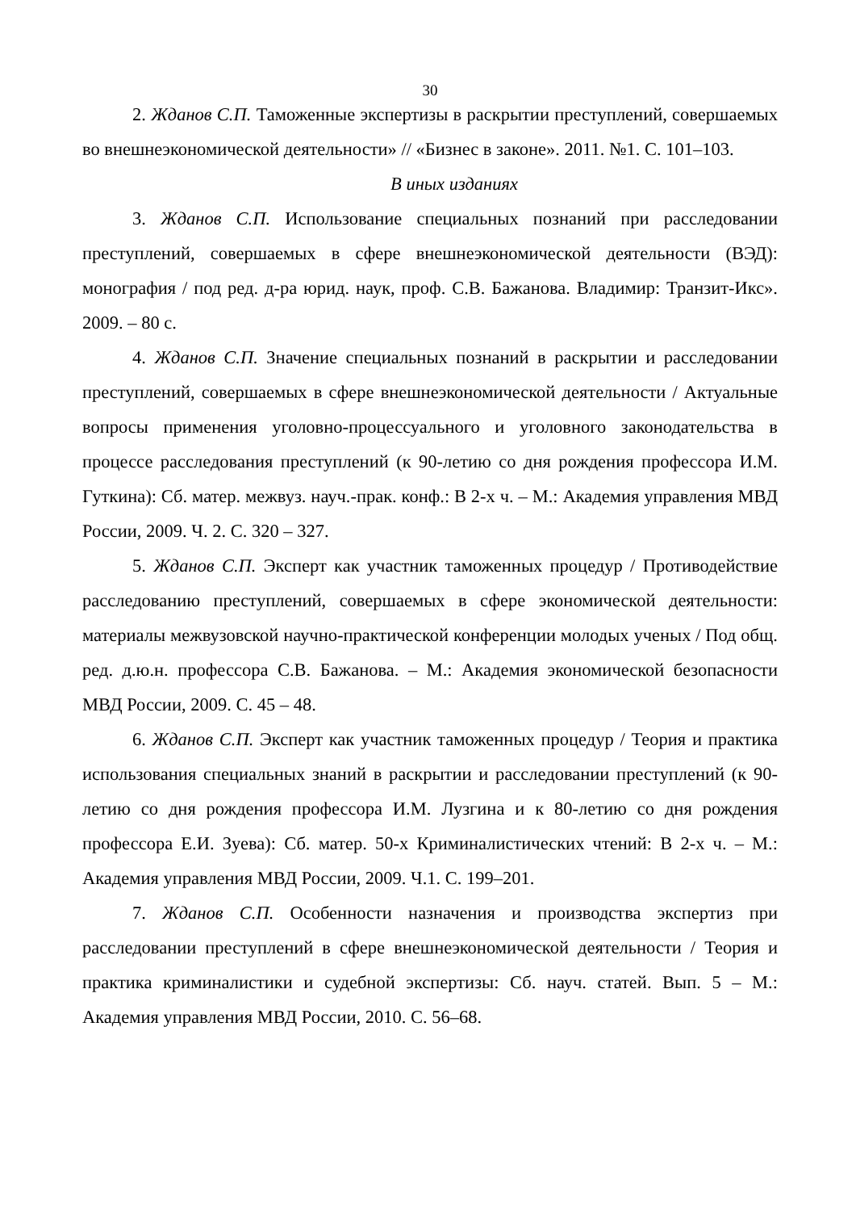30
2. Жданов С.П. Таможенные экспертизы в раскрытии преступлений, совершаемых во внешнеэкономической деятельности» // «Бизнес в законе». 2011. №1. С. 101–103.
В иных изданиях
3. Жданов С.П. Использование специальных познаний при расследовании преступлений, совершаемых в сфере внешнеэкономической деятельности (ВЭД): монография / под ред. д-ра юрид. наук, проф. С.В. Бажанова. Владимир: Транзит-Икс». 2009. – 80 с.
4. Жданов С.П. Значение специальных познаний в раскрытии и расследовании преступлений, совершаемых в сфере внешнеэкономической деятельности / Актуальные вопросы применения уголовно-процессуального и уголовного законодательства в процессе расследования преступлений (к 90-летию со дня рождения профессора И.М. Гуткина): Сб. матер. межвуз. науч.-прак. конф.: В 2-х ч. – М.: Академия управления МВД России, 2009. Ч. 2. С. 320 – 327.
5. Жданов С.П. Эксперт как участник таможенных процедур / Противодействие расследованию преступлений, совершаемых в сфере экономической деятельности: материалы межвузовской научно-практической конференции молодых ученых / Под общ. ред. д.ю.н. профессора С.В. Бажанова. – М.: Академия экономической безопасности МВД России, 2009. С. 45 – 48.
6. Жданов С.П. Эксперт как участник таможенных процедур / Теория и практика использования специальных знаний в раскрытии и расследовании преступлений (к 90-летию со дня рождения профессора И.М. Лузгина и к 80-летию со дня рождения профессора Е.И. Зуева): Сб. матер. 50-х Криминалистических чтений: В 2-х ч. – М.: Академия управления МВД России, 2009. Ч.1. С. 199–201.
7. Жданов С.П. Особенности назначения и производства экспертиз при расследовании преступлений в сфере внешнеэкономической деятельности / Теория и практика криминалистики и судебной экспертизы: Сб. науч. статей. Вып. 5 – М.: Академия управления МВД России, 2010. С. 56–68.